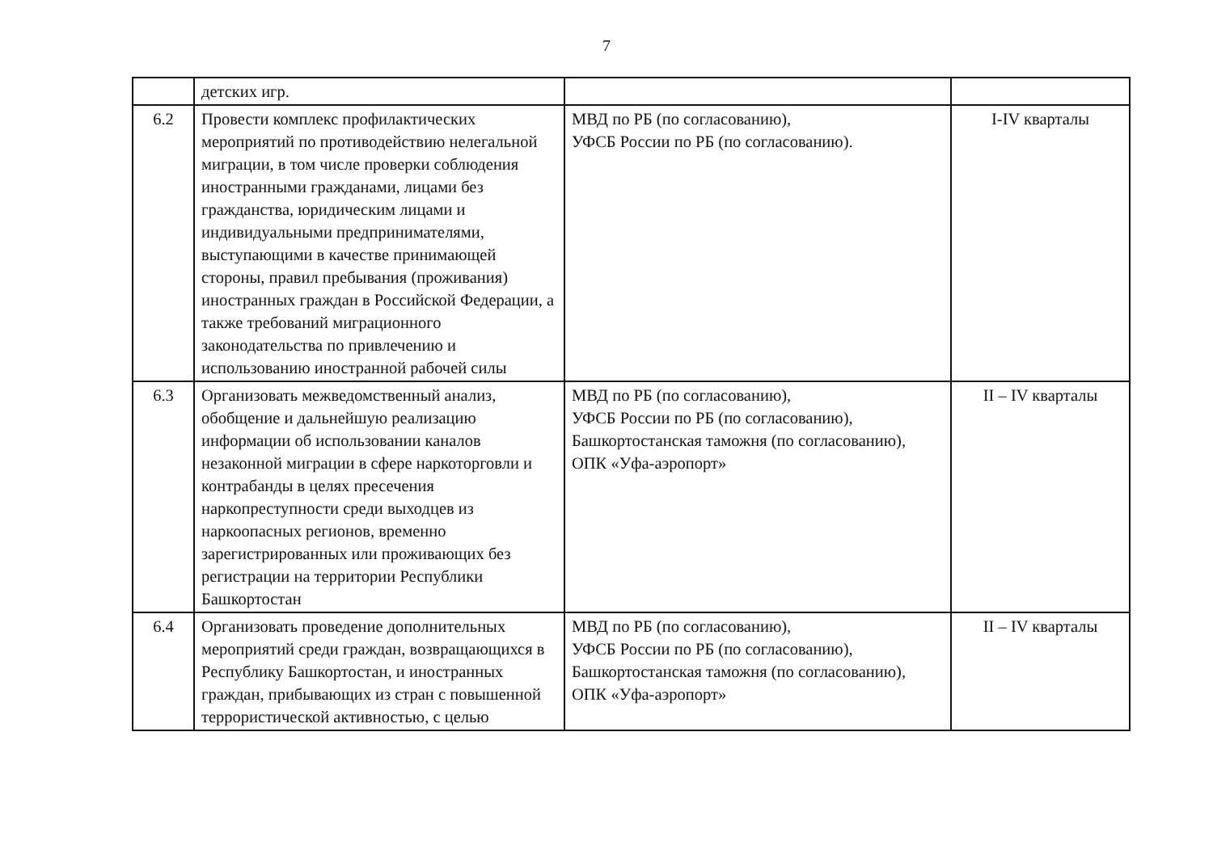7
| | детских игр. | | |
| 6.2 | Провести комплекс профилактических мероприятий по противодействию нелегальной миграции, в том числе проверки соблюдения иностранными гражданами, лицами без гражданства, юридическим лицами и индивидуальными предпринимателями, выступающими в качестве принимающей стороны, правил пребывания (проживания) иностранных граждан в Российской Федерации, а также требований миграционного законодательства по привлечению и использованию иностранной рабочей силы | МВД по РБ (по согласованию), УФСБ России по РБ (по согласованию). | I-IV кварталы |
| 6.3 | Организовать межведомственный анализ, обобщение и дальнейшую реализацию информации об использовании каналов незаконной миграции в сфере наркоторговли и контрабанды в целях пресечения наркопреступности среди выходцев из наркоопасных регионов, временно зарегистрированных или проживающих без регистрации на территории Республики Башкортостан | МВД по РБ (по согласованию), УФСБ России по РБ (по согласованию), Башкортостанская таможня (по согласованию), ОПК «Уфа-аэропорт» | II – IV кварталы |
| 6.4 | Организовать проведение дополнительных мероприятий среди граждан, возвращающихся в Республику Башкортостан, и иностранных граждан, прибывающих из стран с повышенной террористической активностью, с целью | МВД по РБ (по согласованию), УФСБ России по РБ (по согласованию), Башкортостанская таможня (по согласованию), ОПК «Уфа-аэропорт» | II – IV кварталы |